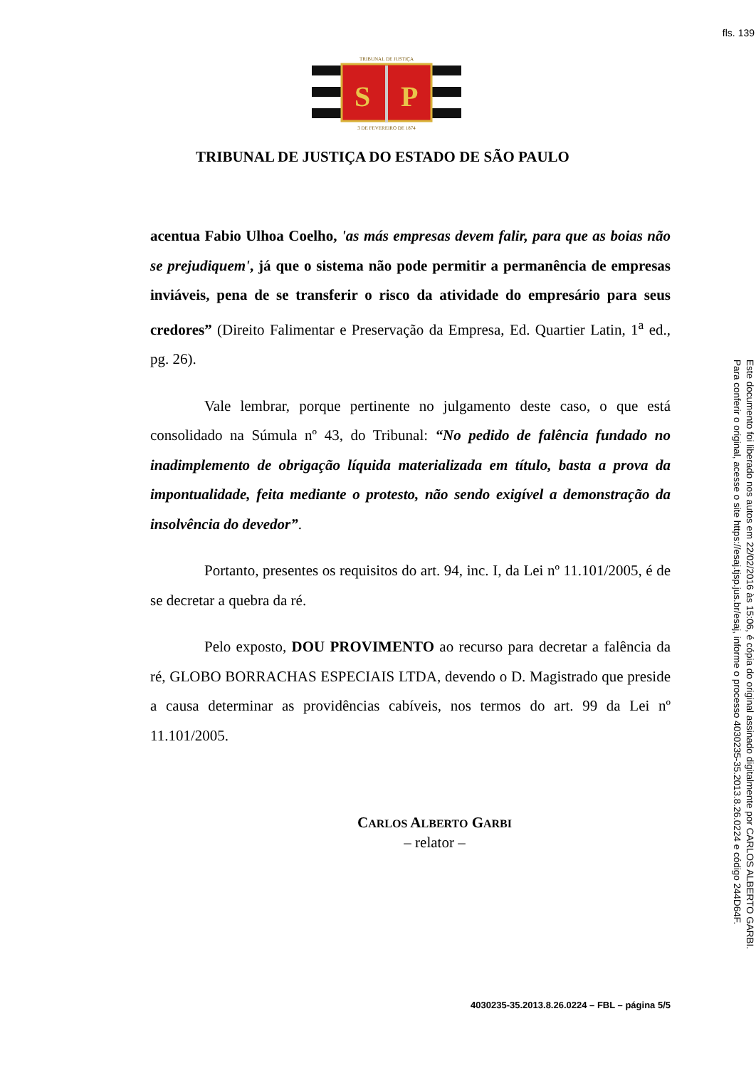fls. 139
TRIBUNAL DE JUSTIÇA
S
P
3 DE FEVEREIRO DE 1874
TRIBUNAL DE JUSTIÇA DO ESTADO DE SÃO PAULO
acentua Fabio Ulhoa Coelho, 'as más empresas devem falir, para que as boias não se prejudiquem', já que o sistema não pode permitir a permanência de empresas inviáveis, pena de se transferir o risco da atividade do empresário para seus credores” (Direito Falimentar e Preservação da Empresa, Ed. Quartier Latin, 1<sup>a</sup> ed., pg. 26).
Vale lembrar, porque pertinente no julgamento deste caso, o que está consolidado na Súmula nº 43, do Tribunal: “No pedido de falência fundado no inadimplemento de obrigação líquida materializada em título, basta a prova da impontualidade, feita mediante o protesto, não sendo exigível a demonstração da insolvência do devedor”.
Portanto, presentes os requisitos do art. 94, inc. I, da Lei nº 11.101/2005, é de se decretar a quebra da ré.
Pelo exposto, DOU PROVIMENTO ao recurso para decretar a falência da ré, GLOBO BORRACHAS ESPECIAIS LTDA, devendo o D. Magistrado que preside a causa determinar as providências cabíveis, nos termos do art. 99 da Lei nº 11.101/2005.
CARLOS ALBERTO GARBI
– relator –
4030235-35.2013.8.26.0224 – FBL – página 5/5
Este documento foi liberado nos autos em 22/02/2016 às 15:06, é cópia do original assinado digitalmente por CARLOS ALBERTO GARBI.
Para conferir o original, acesse o site https://esaj.tjsp.jus.br/esaj, informe o processo 4030235-35.2013.8.26.0224 e código 244D64F.